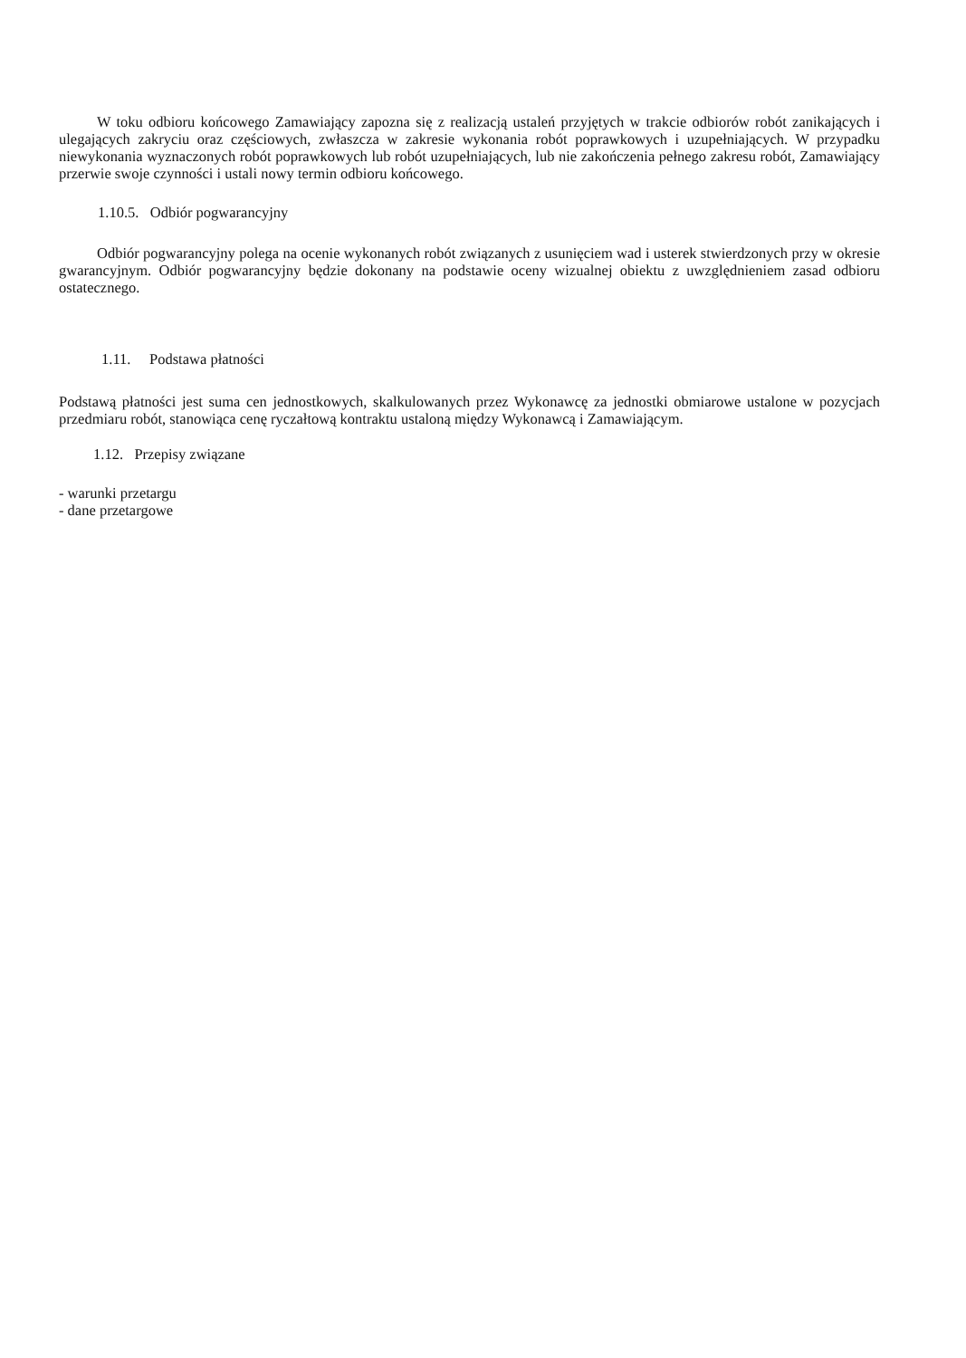W toku odbioru końcowego Zamawiający zapozna się z realizacją ustaleń przyjętych w trakcie odbiorów robót zanikających i ulegających zakryciu oraz częściowych, zwłaszcza w zakresie wykonania robót poprawkowych i uzupełniających. W przypadku niewykonania wyznaczonych robót poprawkowych lub robót uzupełniających, lub nie zakończenia pełnego zakresu robót, Zamawiający przerwie swoje czynności i ustali nowy termin odbioru końcowego.
1.10.5. Odbiór pogwarancyjny
Odbiór pogwarancyjny polega na ocenie wykonanych robót związanych z usunięciem wad i usterek stwierdzonych przy w okresie gwarancyjnym. Odbiór pogwarancyjny będzie dokonany na podstawie oceny wizualnej obiektu z uwzględnieniem zasad odbioru ostatecznego.
1.11. Podstawa płatności
Podstawą płatności jest suma cen jednostkowych, skalkulowanych przez Wykonawcę za jednostki obmiarowe ustalone w pozycjach przedmiaru robót, stanowiąca cenę ryczałtową kontraktu ustaloną między Wykonawcą i Zamawiającym.
1.12. Przepisy związane
- warunki przetargu
- dane przetargowe